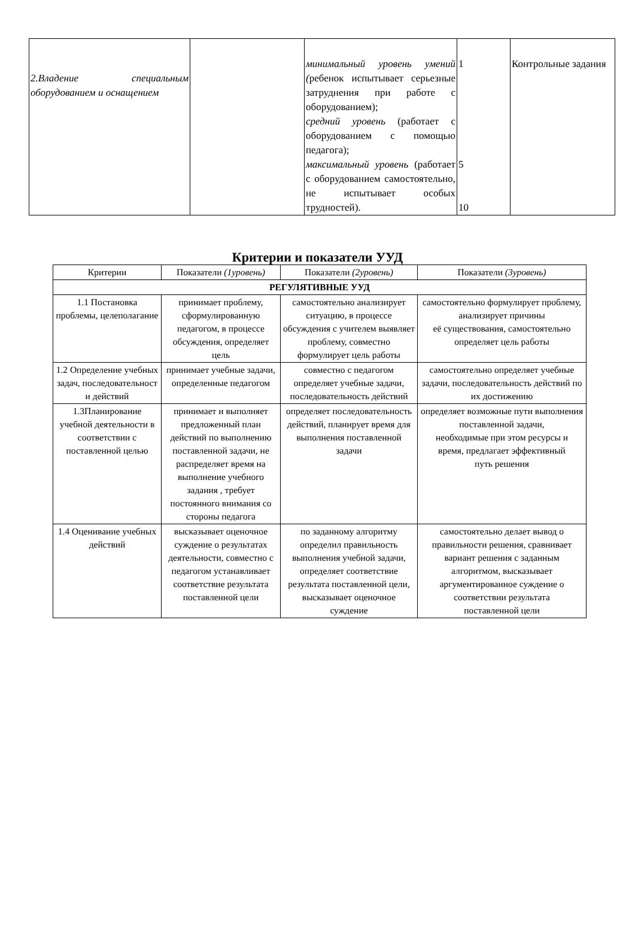| 2.Владение специальным оборудованием и оснащением | | минимальный уровень умений ( ребенок испытывает серьезные затруднения при работе с оборудованием); средний уровень (работает с оборудованием с помощью педагога); максимальный уровень (работает с оборудованием самостоятельно, не испытывает особых трудностей). | 1 5 10 | Контрольные задания |
Критерии и показатели УУД
| Критерии | Показатели (1уровень) | Показатели (2уровень) | Показатели (3уровень) |
| --- | --- | --- | --- |
| РЕГУЛЯТИВНЫЕ УУД | | | |
| 1.1 Постановка проблемы, целеполагание | принимает проблему, сформулированную педагогом, в процессе обсуждения, определяет цель | самостоятельно анализирует ситуацию, в процессе обсуждения с учителем выявляет проблему, совместно формулирует цель работы | самостоятельно формулирует проблему, анализирует причины её существования, самостоятельно определяет цель работы |
| 1.2 Определение учебных задач, последовательност и действий | принимает учебные задачи, определенные педагогом | совместно с педагогом определяет учебные задачи, последовательность действий | самостоятельно определяет учебные задачи, последовательность действий по их достижению |
| 1.3Планирование учебной деятельности в соответствии с поставленной целью | принимает и выполняет предложенный план действий по выполнению поставленной задачи, не распределяет время на выполнение учебного задания , требует постоянного внимания со стороны педагога | определяет последовательность действий, планирует время для выполнения поставленной задачи | определяет возможные пути выполнения поставленной задачи, необходимые при этом ресурсы и время, предлагает эффективный путь решения |
| 1.4 Оценивание учебных действий | высказывает оценочное суждение о результатах деятельности, совместно с педагогом устанавливает соответствие результата поставленной цели | по заданному алгоритму определил правильность выполнения учебной задачи, определяет соответствие результата поставленной цели, высказывает оценочное суждение | самостоятельно делает вывод о правильности решения, сравнивает вариант решения с заданным алгоритмом, высказывает аргументированное суждение о соответствии результата поставленной цели |